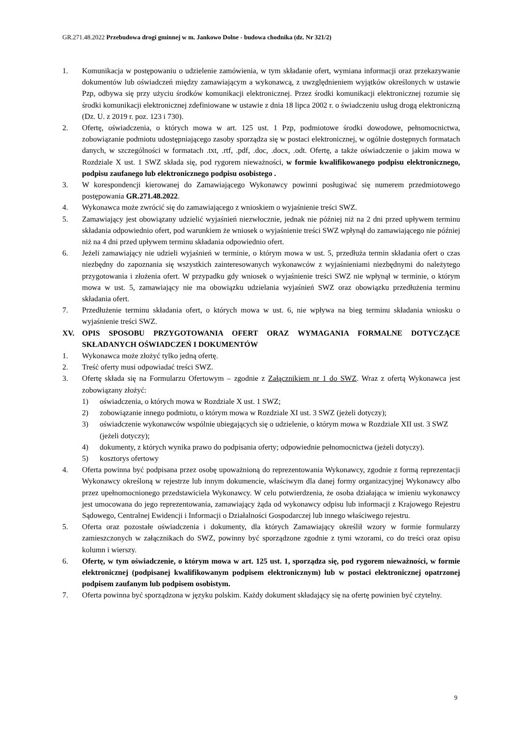GR.271.48.2022 Przebudowa drogi gminnej w m. Jankowo Dolne - budowa chodnika (dz. Nr 321/2)
1. Komunikacja w postępowaniu o udzielenie zamówienia, w tym składanie ofert, wymiana informacji oraz przekazywanie dokumentów lub oświadczeń między zamawiającym a wykonawcą, z uwzględnieniem wyjątków określonych w ustawie Pzp, odbywa się przy użyciu środków komunikacji elektronicznej. Przez środki komunikacji elektronicznej rozumie się środki komunikacji elektronicznej zdefiniowane w ustawie z dnia 18 lipca 2002 r. o świadczeniu usług drogą elektroniczną (Dz. U. z 2019 r. poz. 123 i 730).
2. Ofertę, oświadczenia, o których mowa w art. 125 ust. 1 Pzp, podmiotowe środki dowodowe, pełnomocnictwa, zobowiązanie podmiotu udostępniającego zasoby sporządza się w postaci elektronicznej, w ogólnie dostępnych formatach danych, w szczególności w formatach .txt, .rtf, .pdf, .doc, .docx, .odt. Ofertę, a także oświadczenie o jakim mowa w Rozdziale X ust. 1 SWZ składa się, pod rygorem nieważności, w formie kwalifikowanego podpisu elektronicznego, podpisu zaufanego lub elektronicznego podpisu osobistego .
3. W korespondencji kierowanej do Zamawiającego Wykonawcy powinni posługiwać się numerem przedmiotowego postępowania GR.271.48.2022.
4. Wykonawca może zwrócić się do zamawiającego z wnioskiem o wyjaśnienie treści SWZ.
5. Zamawiający jest obowiązany udzielić wyjaśnień niezwłocznie, jednak nie później niż na 2 dni przed upływem terminu składania odpowiednio ofert, pod warunkiem że wniosek o wyjaśnienie treści SWZ wpłynął do zamawiającego nie później niż na 4 dni przed upływem terminu składania odpowiednio ofert.
6. Jeżeli zamawiający nie udzieli wyjaśnień w terminie, o którym mowa w ust. 5, przedłuża termin składania ofert o czas niezbędny do zapoznania się wszystkich zainteresowanych wykonawców z wyjaśnieniami niezbędnymi do należytego przygotowania i złożenia ofert. W przypadku gdy wniosek o wyjaśnienie treści SWZ nie wpłynął w terminie, o którym mowa w ust. 5, zamawiający nie ma obowiązku udzielania wyjaśnień SWZ oraz obowiązku przedłużenia terminu składania ofert.
7. Przedłużenie terminu składania ofert, o których mowa w ust. 6, nie wpływa na bieg terminu składania wniosku o wyjaśnienie treści SWZ.
XV. OPIS SPOSOBU PRZYGOTOWANIA OFERT ORAZ WYMAGANIA FORMALNE DOTYCZĄCE SKŁADANYCH OŚWIADCZEŃ I DOKUMENTÓW
1. Wykonawca może złożyć tylko jedną ofertę.
2. Treść oferty musi odpowiadać treści SWZ.
3. Ofertę składa się na Formularzu Ofertowym – zgodnie z Załącznikiem nr 1 do SWZ. Wraz z ofertą Wykonawca jest zobowiązany złożyć:
1) oświadczenia, o których mowa w Rozdziale X ust. 1 SWZ;
2) zobowiązanie innego podmiotu, o którym mowa w Rozdziale XI ust. 3 SWZ (jeżeli dotyczy);
3) oświadczenie wykonawców wspólnie ubiegających się o udzielenie, o którym mowa w Rozdziale XII ust. 3 SWZ (jeżeli dotyczy);
4) dokumenty, z których wynika prawo do podpisania oferty; odpowiednie pełnomocnictwa (jeżeli dotyczy).
5) kosztorys ofertowy
4. Oferta powinna być podpisana przez osobę upoważnioną do reprezentowania Wykonawcy, zgodnie z formą reprezentacji Wykonawcy określoną w rejestrze lub innym dokumencie, właściwym dla danej formy organizacyjnej Wykonawcy albo przez upełnomocnionego przedstawiciela Wykonawcy. W celu potwierdzenia, że osoba działająca w imieniu wykonawcy jest umocowana do jego reprezentowania, zamawiający żąda od wykonawcy odpisu lub informacji z Krajowego Rejestru Sądowego, Centralnej Ewidencji i Informacji o Działalności Gospodarczej lub innego właściwego rejestru.
5. Oferta oraz pozostałe oświadczenia i dokumenty, dla których Zamawiający określił wzory w formie formularzy zamieszczonych w załącznikach do SWZ, powinny być sporządzone zgodnie z tymi wzorami, co do treści oraz opisu kolumn i wierszy.
6. Ofertę, w tym oświadczenie, o którym mowa w art. 125 ust. 1, sporządza się, pod rygorem nieważności, w formie elektronicznej (podpisanej kwalifikowanym podpisem elektronicznym) lub w postaci elektronicznej opatrzonej podpisem zaufanym lub podpisem osobistym.
7. Oferta powinna być sporządzona w języku polskim. Każdy dokument składający się na ofertę powinien być czytelny.
9